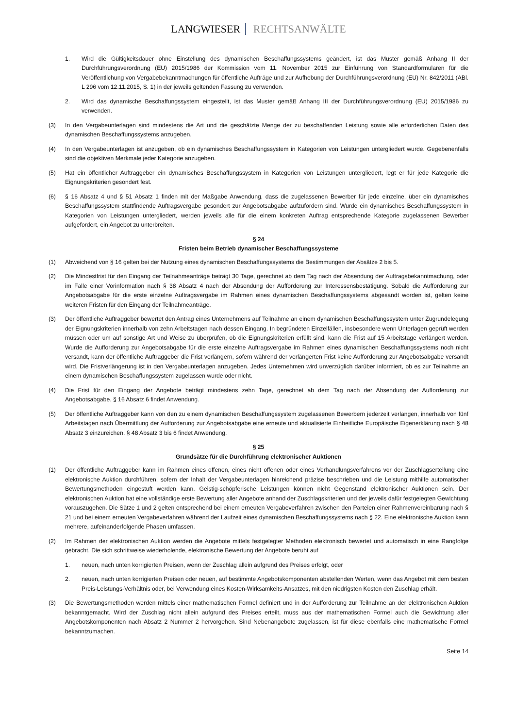LANGWIESER RECHTSANWÄLTE
1. Wird die Gültigkeitsdauer ohne Einstellung des dynamischen Beschaffungssystems geändert, ist das Muster gemäß Anhang II der Durchführungsverordnung (EU) 2015/1986 der Kommission vom 11. November 2015 zur Einführung von Standardformularen für die Veröffentlichung von Vergabebekanntmachungen für öffentliche Aufträge und zur Aufhebung der Durchführungsverordnung (EU) Nr. 842/2011 (ABl. L 296 vom 12.11.2015, S. 1) in der jeweils geltenden Fassung zu verwenden.
2. Wird das dynamische Beschaffungssystem eingestellt, ist das Muster gemäß Anhang III der Durchführungsverordnung (EU) 2015/1986 zu verwenden.
(3) In den Vergabeunterlagen sind mindestens die Art und die geschätzte Menge der zu beschaffenden Leistung sowie alle erforderlichen Daten des dynamischen Beschaffungssystems anzugeben.
(4) In den Vergabeunterlagen ist anzugeben, ob ein dynamisches Beschaffungssystem in Kategorien von Leistungen untergliedert wurde. Gegebenenfalls sind die objektiven Merkmale jeder Kategorie anzugeben.
(5) Hat ein öffentlicher Auftraggeber ein dynamisches Beschaffungssystem in Kategorien von Leistungen untergliedert, legt er für jede Kategorie die Eignungskriterien gesondert fest.
(6) § 16 Absatz 4 und § 51 Absatz 1 finden mit der Maßgabe Anwendung, dass die zugelassenen Bewerber für jede einzelne, über ein dynamisches Beschaffungssystem stattfindende Auftragsvergabe gesondert zur Angebotsabgabe aufzufordern sind. Wurde ein dynamisches Beschaffungssystem in Kategorien von Leistungen untergliedert, werden jeweils alle für die einem konkreten Auftrag entsprechende Kategorie zugelassenen Bewerber aufgefordert, ein Angebot zu unterbreiten.
§ 24
Fristen beim Betrieb dynamischer Beschaffungssysteme
(1) Abweichend von § 16 gelten bei der Nutzung eines dynamischen Beschaffungssystems die Bestimmungen der Absätze 2 bis 5.
(2) Die Mindestfrist für den Eingang der Teilnahmeanträge beträgt 30 Tage, gerechnet ab dem Tag nach der Absendung der Auftragsbekanntmachung, oder im Falle einer Vorinformation nach § 38 Absatz 4 nach der Absendung der Aufforderung zur Interessensbestätigung. Sobald die Aufforderung zur Angebotsabgabe für die erste einzelne Auftragsvergabe im Rahmen eines dynamischen Beschaffungssystems abgesandt worden ist, gelten keine weiteren Fristen für den Eingang der Teilnahmeanträge.
(3) Der öffentliche Auftraggeber bewertet den Antrag eines Unternehmens auf Teilnahme an einem dynamischen Beschaffungssystem unter Zugrundelegung der Eignungskriterien innerhalb von zehn Arbeitstagen nach dessen Eingang. In begründeten Einzelfällen, insbesondere wenn Unterlagen geprüft werden müssen oder um auf sonstige Art und Weise zu überprüfen, ob die Eignungskriterien erfüllt sind, kann die Frist auf 15 Arbeitstage verlängert werden. Wurde die Aufforderung zur Angebotsabgabe für die erste einzelne Auftragsvergabe im Rahmen eines dynamischen Beschaffungssystems noch nicht versandt, kann der öffentliche Auftraggeber die Frist verlängern, sofern während der verlängerten Frist keine Aufforderung zur Angebotsabgabe versandt wird. Die Fristverlängerung ist in den Vergabeunterlagen anzugeben. Jedes Unternehmen wird unverzüglich darüber informiert, ob es zur Teilnahme an einem dynamischen Beschaffungssystem zugelassen wurde oder nicht.
(4) Die Frist für den Eingang der Angebote beträgt mindestens zehn Tage, gerechnet ab dem Tag nach der Absendung der Aufforderung zur Angebotsabgabe. § 16 Absatz 6 findet Anwendung.
(5) Der öffentliche Auftraggeber kann von den zu einem dynamischen Beschaffungssystem zugelassenen Bewerbern jederzeit verlangen, innerhalb von fünf Arbeitstagen nach Übermittlung der Aufforderung zur Angebotsabgabe eine erneute und aktualisierte Einheitliche Europäische Eigenerklärung nach § 48 Absatz 3 einzureichen. § 48 Absatz 3 bis 6 findet Anwendung.
§ 25
Grundsätze für die Durchführung elektronischer Auktionen
(1) Der öffentliche Auftraggeber kann im Rahmen eines offenen, eines nicht offenen oder eines Verhandlungsverfahrens vor der Zuschlagserteilung eine elektronische Auktion durchführen, sofern der Inhalt der Vergabeunterlagen hinreichend präzise beschrieben und die Leistung mithilfe automatischer Bewertungsmethoden eingestuft werden kann. Geistig-schöpferische Leistungen können nicht Gegenstand elektronischer Auktionen sein. Der elektronischen Auktion hat eine vollständige erste Bewertung aller Angebote anhand der Zuschlagskriterien und der jeweils dafür festgelegten Gewichtung vorauszugehen. Die Sätze 1 und 2 gelten entsprechend bei einem erneuten Vergabeverfahren zwischen den Parteien einer Rahmenvereinbarung nach § 21 und bei einem erneuten Vergabeverfahren während der Laufzeit eines dynamischen Beschaffungssystems nach § 22. Eine elektronische Auktion kann mehrere, aufeinanderfolgende Phasen umfassen.
(2) Im Rahmen der elektronischen Auktion werden die Angebote mittels festgelegter Methoden elektronisch bewertet und automatisch in eine Rangfolge gebracht. Die sich schrittweise wiederholende, elektronische Bewertung der Angebote beruht auf
1. neuen, nach unten korrigierten Preisen, wenn der Zuschlag allein aufgrund des Preises erfolgt, oder
2. neuen, nach unten korrigierten Preisen oder neuen, auf bestimmte Angebotskomponenten abstellenden Werten, wenn das Angebot mit dem besten Preis-Leistungs-Verhältnis oder, bei Verwendung eines Kosten-Wirksamkeits-Ansatzes, mit den niedrigsten Kosten den Zuschlag erhält.
(3) Die Bewertungsmethoden werden mittels einer mathematischen Formel definiert und in der Aufforderung zur Teilnahme an der elektronischen Auktion bekanntgemacht. Wird der Zuschlag nicht allein aufgrund des Preises erteilt, muss aus der mathematischen Formel auch die Gewichtung aller Angebotskomponenten nach Absatz 2 Nummer 2 hervorgehen. Sind Nebenangebote zugelassen, ist für diese ebenfalls eine mathematische Formel bekanntzumachen.
Seite 14